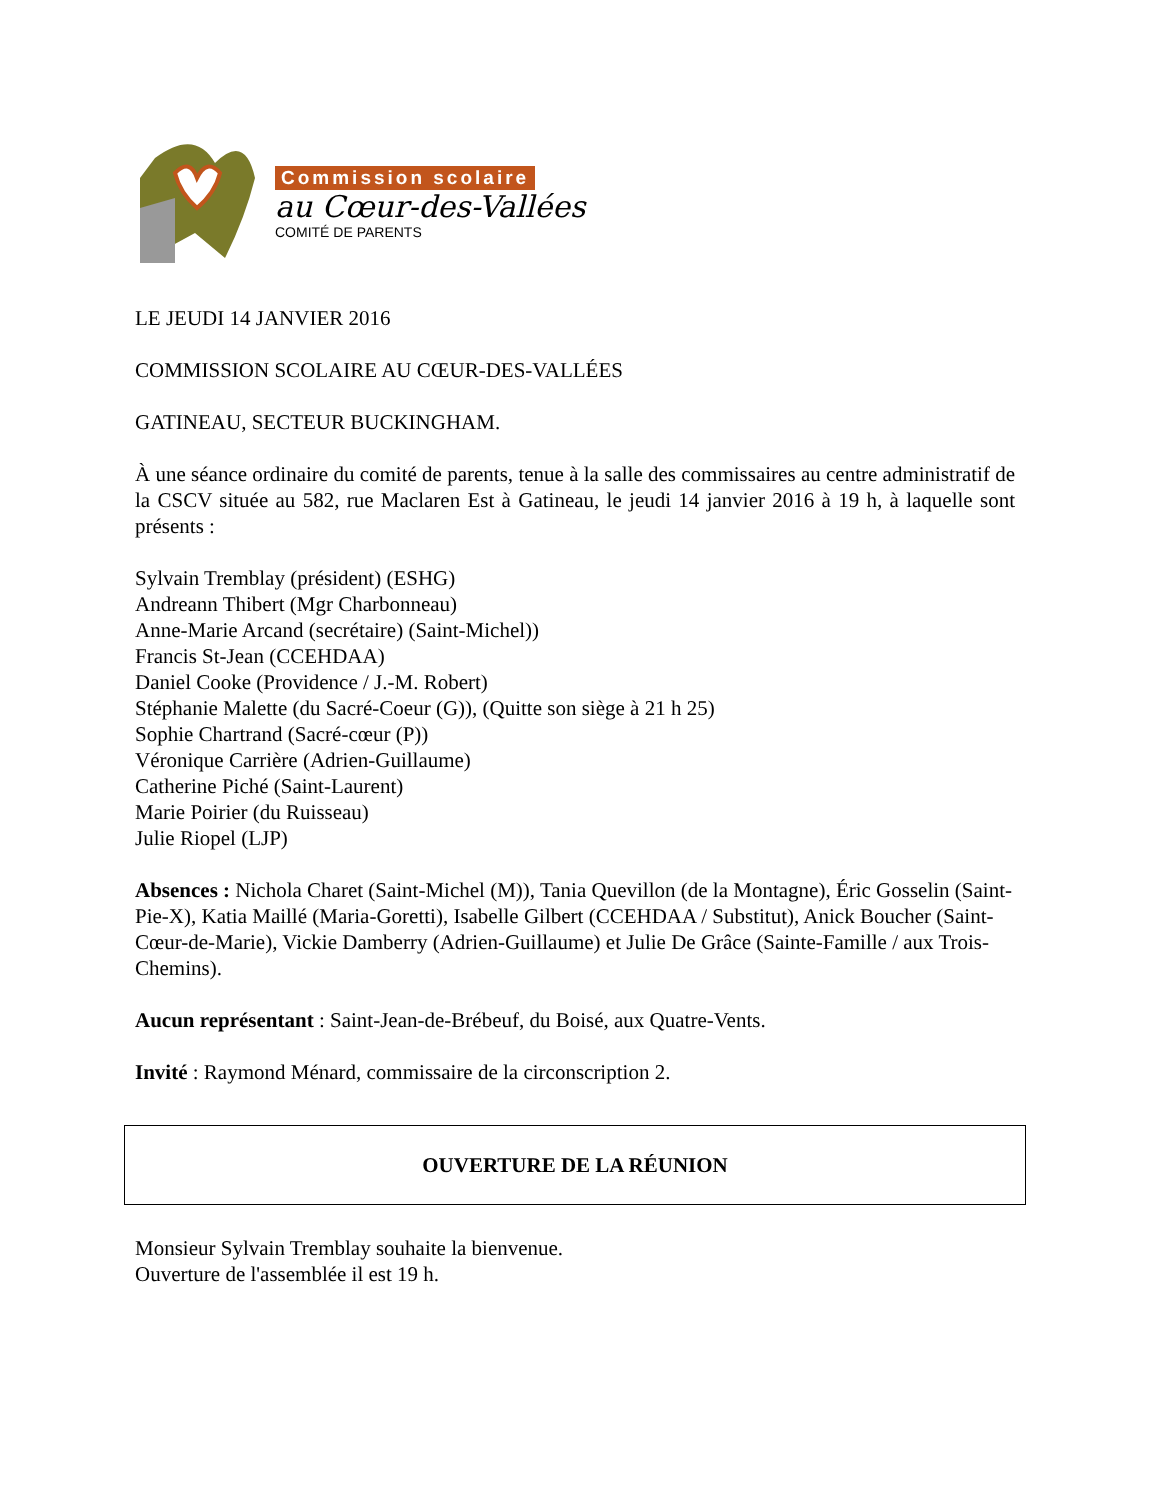Commission scolaire
au Cœur-des-Vallées
COMITÉ DE PARENTS
LE JEUDI 14 JANVIER 2016
COMMISSION SCOLAIRE AU CŒUR-DES-VALLÉES
GATINEAU, SECTEUR BUCKINGHAM.
À une séance ordinaire du comité de parents, tenue à la salle des commissaires au centre administratif de la CSCV située au 582, rue Maclaren Est à Gatineau, le jeudi 14 janvier 2016 à 19 h, à laquelle sont présents :
Sylvain Tremblay (président) (ESHG)
Andreann Thibert (Mgr Charbonneau)
Anne-Marie Arcand (secrétaire) (Saint-Michel))
Francis St-Jean (CCEHDAA)
Daniel Cooke (Providence / J.-M. Robert)
Stéphanie Malette (du Sacré-Coeur (G)), (Quitte son siège à 21 h 25)
Sophie Chartrand (Sacré-cœur (P))
Véronique Carrière (Adrien-Guillaume)
Catherine Piché (Saint-Laurent)
Marie Poirier (du Ruisseau)
Julie Riopel (LJP)
Absences : Nichola Charet (Saint-Michel (M)), Tania Quevillon (de la Montagne), Éric Gosselin (Saint-Pie-X), Katia Maillé (Maria-Goretti), Isabelle Gilbert (CCEHDAA / Substitut), Anick Boucher (Saint-Cœur-de-Marie), Vickie Damberry (Adrien-Guillaume) et Julie De Grâce (Sainte-Famille / aux Trois-Chemins).
Aucun représentant : Saint-Jean-de-Brébeuf, du Boisé, aux Quatre-Vents.
Invité : Raymond Ménard, commissaire de la circonscription 2.
OUVERTURE DE LA RÉUNION
Monsieur Sylvain Tremblay souhaite la bienvenue.
Ouverture de l'assemblée il est 19 h.